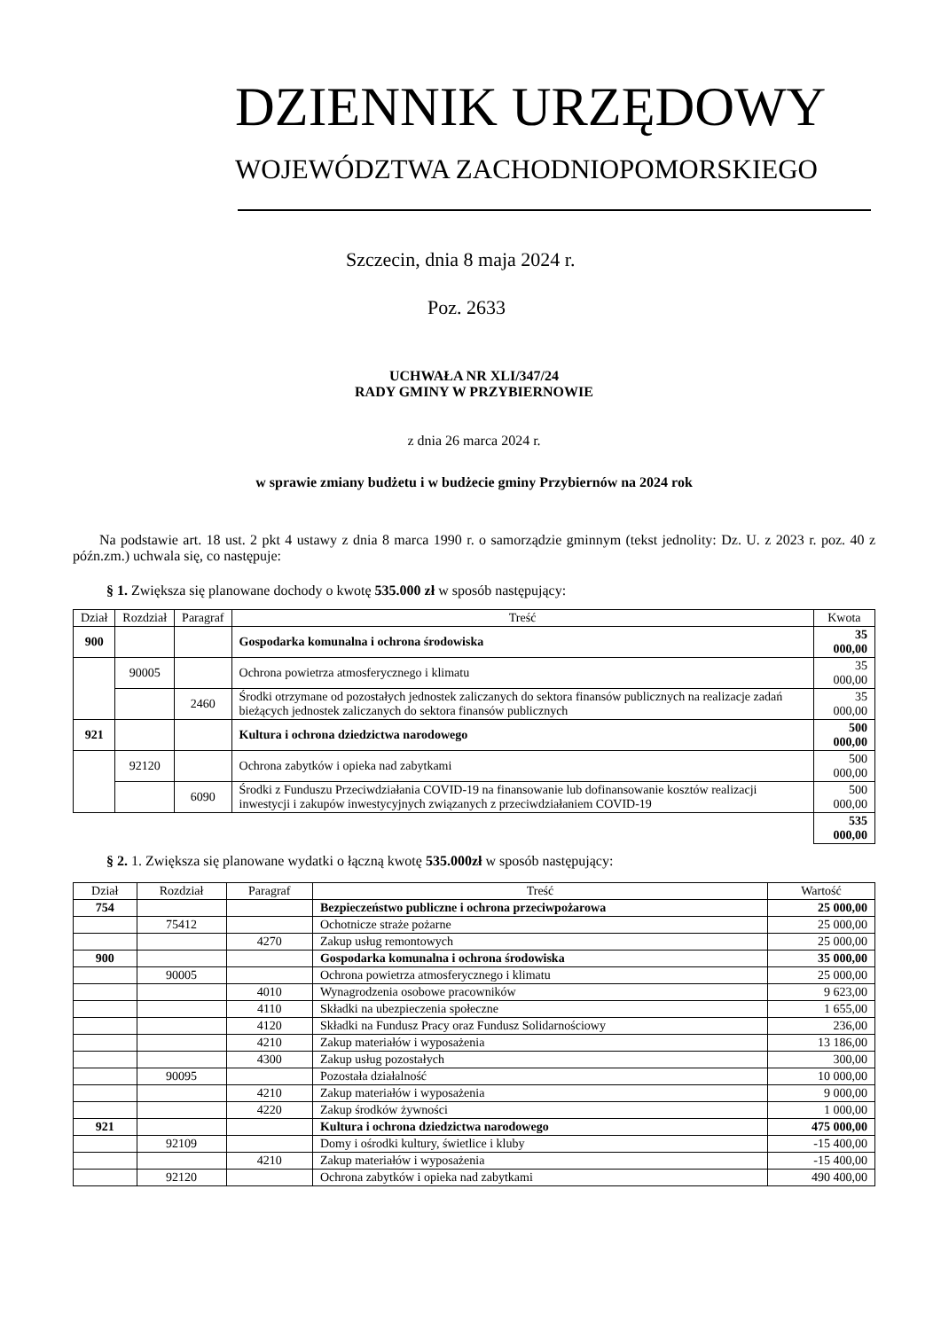DZIENNIK URZĘDOWY
WOJEWÓDZTWA ZACHODNIOPOMORSKIEGO
Szczecin, dnia 8 maja 2024 r.
Poz. 2633
UCHWAŁA NR XLI/347/24
RADY GMINY W PRZYBIERNOWIE
z dnia 26 marca 2024 r.
w sprawie zmiany budżetu i w budżecie gminy Przybiernów na 2024 rok
Na podstawie art. 18 ust. 2 pkt 4 ustawy z dnia 8 marca 1990 r. o samorządzie gminnym (tekst jednolity: Dz. U. z 2023 r. poz. 40 z późn.zm.) uchwala się, co następuje:
§ 1. Zwiększa się planowane dochody o kwotę 535.000 zł w sposób następujący:
| Dział | Rozdział | Paragraf | Treść | Kwota |
| --- | --- | --- | --- | --- |
| 900 | | | Gospodarka komunalna i ochrona środowiska | 35 000,00 |
| | 90005 | | Ochrona powietrza atmosferycznego i klimatu | 35 000,00 |
| | | 2460 | Środki otrzymane od pozostałych jednostek zaliczanych do sektora finansów publicznych na realizacje zadań bieżących jednostek zaliczanych do sektora finansów publicznych | 35 000,00 |
| 921 | | | Kultura i ochrona dziedzictwa narodowego | 500 000,00 |
| | 92120 | | Ochrona zabytków i opieka nad zabytkami | 500 000,00 |
| | | 6090 | Środki z Funduszu Przeciwdziałania COVID-19 na finansowanie lub dofinansowanie kosztów realizacji inwestycji i zakupów inwestycyjnych związanych z przeciwdziałaniem COVID-19 | 500 000,00 |
| | | | | 535 000,00 |
§ 2. 1. Zwiększa się planowane wydatki o łączną kwotę 535.000zł w sposób następujący:
| Dział | Rozdział | Paragraf | Treść | Wartość |
| --- | --- | --- | --- | --- |
| 754 | | | Bezpieczeństwo publiczne i ochrona przeciwpożarowa | 25 000,00 |
| | 75412 | | Ochotnicze straże pożarne | 25 000,00 |
| | | 4270 | Zakup usług remontowych | 25 000,00 |
| 900 | | | Gospodarka komunalna i ochrona środowiska | 35 000,00 |
| | 90005 | | Ochrona powietrza atmosferycznego i klimatu | 25 000,00 |
| | | 4010 | Wynagrodzenia osobowe pracowników | 9 623,00 |
| | | 4110 | Składki na ubezpieczenia społeczne | 1 655,00 |
| | | 4120 | Składki na Fundusz Pracy oraz Fundusz Solidarnościowy | 236,00 |
| | | 4210 | Zakup materiałów i wyposażenia | 13 186,00 |
| | | 4300 | Zakup usług pozostałych | 300,00 |
| | 90095 | | Pozostała działalność | 10 000,00 |
| | | 4210 | Zakup materiałów i wyposażenia | 9 000,00 |
| | | 4220 | Zakup środków żywności | 1 000,00 |
| 921 | | | Kultura i ochrona dziedzictwa narodowego | 475 000,00 |
| | 92109 | | Domy i ośrodki kultury, świetlice i kluby | -15 400,00 |
| | | 4210 | Zakup materiałów i wyposażenia | -15 400,00 |
| | 92120 | | Ochrona zabytków i opieka nad zabytkami | 490 400,00 |